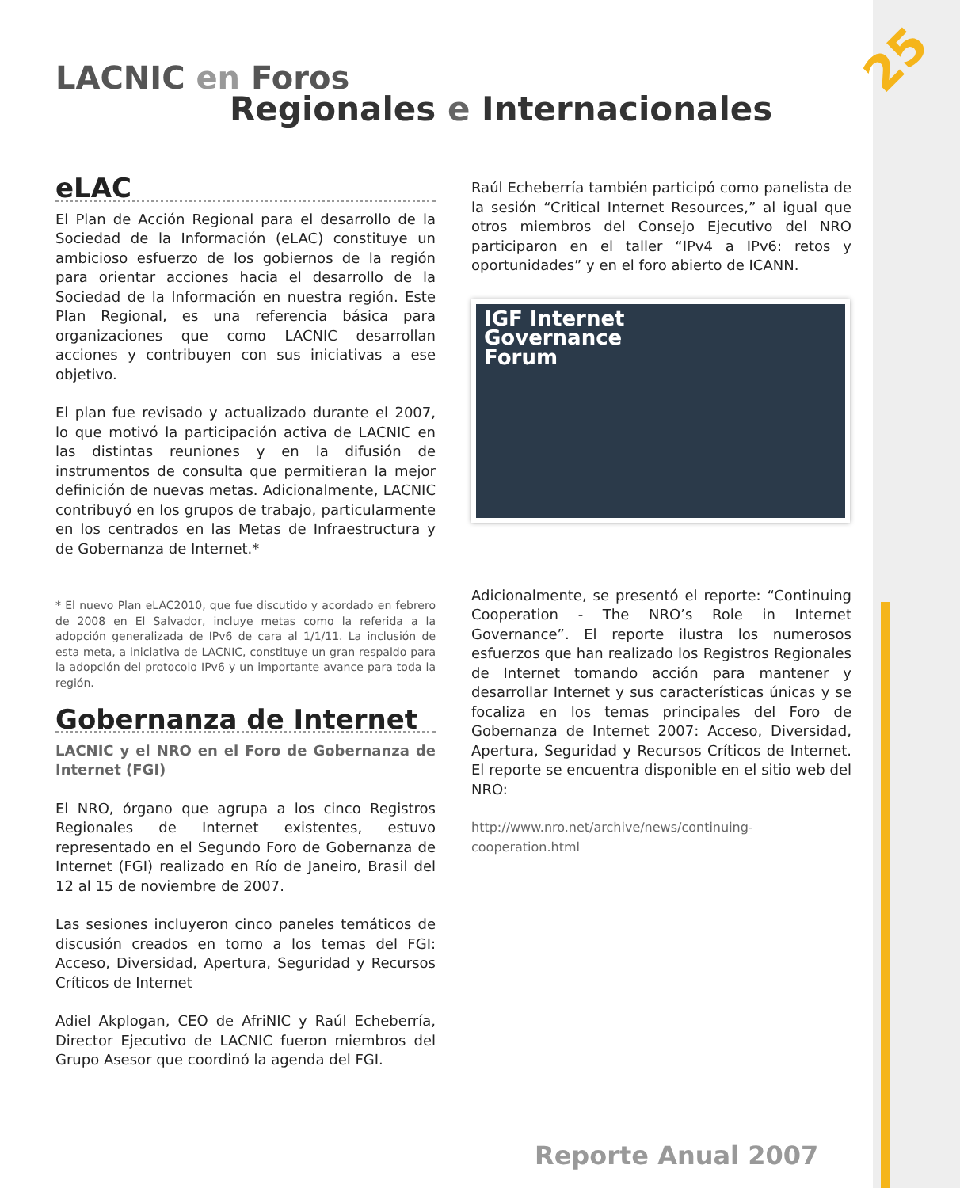25
LACNIC en Foros
Regionales e Internacionales
eLAC
El Plan de Acción Regional para el desarrollo de la Sociedad de la Información (eLAC) constituye un ambicioso esfuerzo de los gobiernos de la región para orientar acciones hacia el desarrollo de la Sociedad de la Información en nuestra región. Este Plan Regional, es una referencia básica para organizaciones que como LACNIC desarrollan acciones y contribuyen con sus iniciativas a ese objetivo.
El plan fue revisado y actualizado durante el 2007, lo que motivó la participación activa de LACNIC en las distintas reuniones y en la difusión de instrumentos de consulta que permitieran la mejor definición de nuevas metas. Adicionalmente, LACNIC contribuyó en los grupos de trabajo, particularmente en los centrados en las Metas de Infraestructura y de Gobernanza de Internet.*
* El nuevo Plan eLAC2010, que fue discutido y acordado en febrero de 2008 en El Salvador, incluye metas como la referida a la adopción generalizada de IPv6 de cara al 1/1/11. La inclusión de esta meta, a iniciativa de LACNIC, constituye un gran respaldo para la adopción del protocolo IPv6 y un importante avance para toda la región.
Gobernanza de Internet
LACNIC y el NRO en el Foro de Gobernanza de Internet (FGI)
El NRO, órgano que agrupa a los cinco Registros Regionales de Internet existentes, estuvo representado en el Segundo Foro de Gobernanza de Internet (FGI) realizado en Río de Janeiro, Brasil del 12 al 15 de noviembre de 2007.
Las sesiones incluyeron cinco paneles temáticos de discusión creados en torno a los temas del FGI: Acceso, Diversidad, Apertura, Seguridad y Recursos Críticos de Internet
Adiel Akplogan, CEO de AfriNIC y Raúl Echeberría, Director Ejecutivo de LACNIC fueron miembros del Grupo Asesor que coordinó la agenda del FGI.
Raúl Echeberría también participó como panelista de la sesión “Critical Internet Resources,” al igual que otros miembros del Consejo Ejecutivo del NRO participaron en el taller “IPv4 a IPv6: retos y oportunidades” y en el foro abierto de ICANN.
IGF Internet
Governance
Forum
Adicionalmente, se presentó el reporte: “Continuing Cooperation - The NRO’s Role in Internet Governance”. El reporte ilustra los numerosos esfuerzos que han realizado los Registros Regionales de Internet tomando acción para mantener y desarrollar Internet y sus características únicas y se focaliza en los temas principales del Foro de Gobernanza de Internet 2007: Acceso, Diversidad, Apertura, Seguridad y Recursos Críticos de Internet. El reporte se encuentra disponible en el sitio web del NRO:
http://www.nro.net/archive/news/continuing-cooperation.html
Reporte Anual 2007